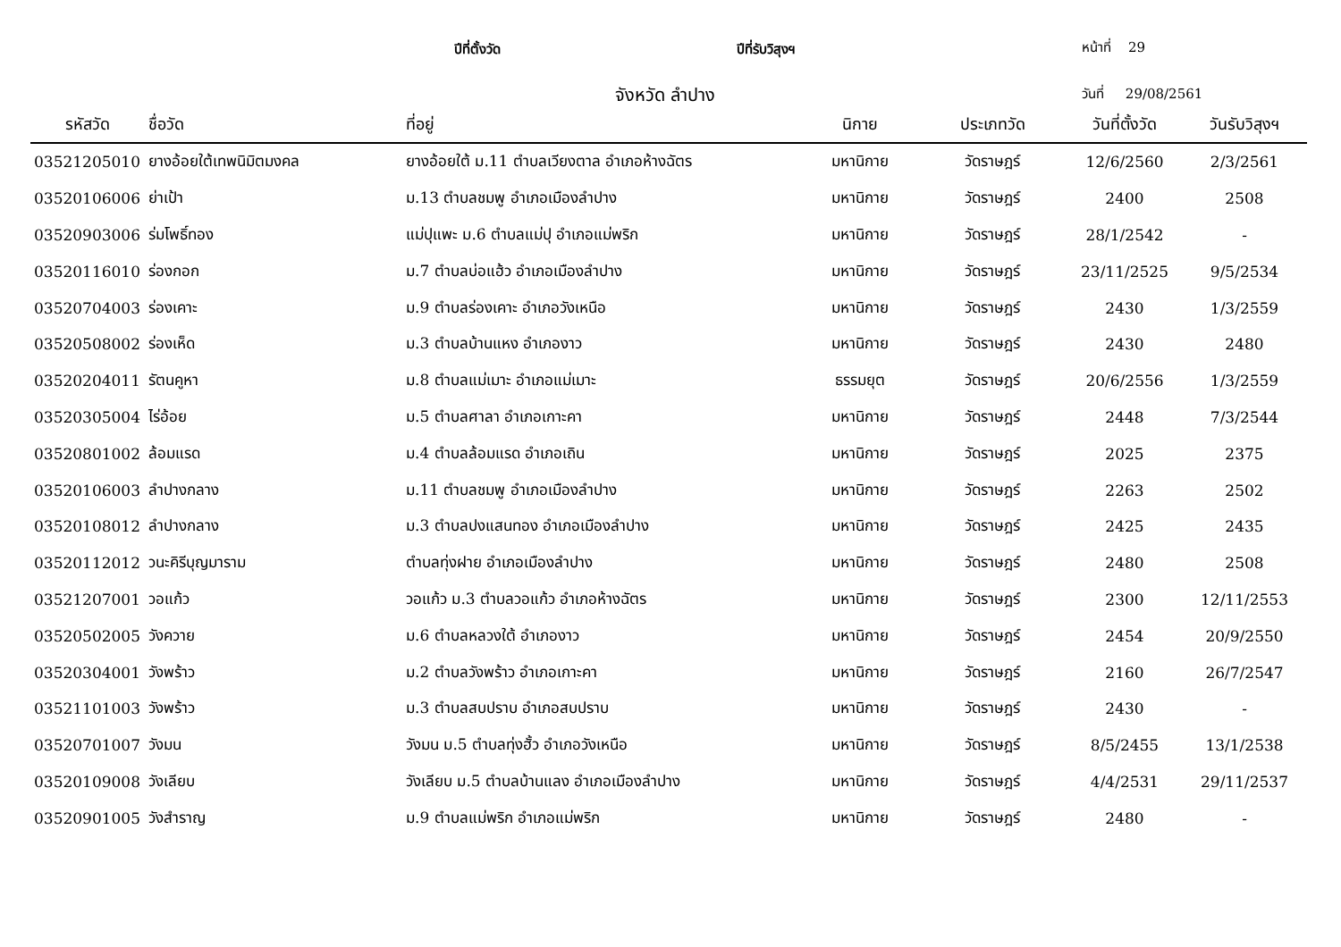ปีที่ตั้งวัด ปีที่รับวิสุงฯ หน้าที่ 29
จังหวัด ลำปาง วันที่ 29/08/2561
| รหัสวัด | ชื่อวัด | ที่อยู่ | นิกาย | ประเภทวัด | วันที่ตั้งวัด | วันรับวิสุงฯ |
| --- | --- | --- | --- | --- | --- | --- |
| 03521205010 | ยางอ้อยใต้เทพนิมิตมงคล | ยางอ้อยใต้ ม.11 ตำบลเวียงตาล อำเภอห้างฉัตร | มหานิกาย | วัดราษฎร์ | 12/6/2560 | 2/3/2561 |
| 03520106006 | ย่าเป้า | ม.13 ตำบลชมพู อำเภอเมืองลำปาง | มหานิกาย | วัดราษฎร์ | 2400 | 2508 |
| 03520903006 | ร่มโพธิ์ทอง | แม่ปุแพะ ม.6 ตำบลแม่ปุ อำเภอแม่พริก | มหานิกาย | วัดราษฎร์ | 28/1/2542 | - |
| 03520116010 | ร่องกอก | ม.7 ตำบลบ่อแฮ้ว อำเภอเมืองลำปาง | มหานิกาย | วัดราษฎร์ | 23/11/2525 | 9/5/2534 |
| 03520704003 | ร่องเคาะ | ม.9 ตำบลร่องเคาะ อำเภอวังเหนือ | มหานิกาย | วัดราษฎร์ | 2430 | 1/3/2559 |
| 03520508002 | ร่องเห็ด | ม.3 ตำบลบ้านแหง อำเภองาว | มหานิกาย | วัดราษฎร์ | 2430 | 2480 |
| 03520204011 | รัตนคูหา | ม.8 ตำบลแม่เมาะ อำเภอแม่เมาะ | ธรรมยุต | วัดราษฎร์ | 20/6/2556 | 1/3/2559 |
| 03520305004 | ไร่อ้อย | ม.5 ตำบลศาลา อำเภอเกาะคา | มหานิกาย | วัดราษฎร์ | 2448 | 7/3/2544 |
| 03520801002 | ล้อมแรด | ม.4 ตำบลล้อมแรด อำเภอเถิน | มหานิกาย | วัดราษฎร์ | 2025 | 2375 |
| 03520106003 | ลำปางกลาง | ม.11 ตำบลชมพู อำเภอเมืองลำปาง | มหานิกาย | วัดราษฎร์ | 2263 | 2502 |
| 03520108012 | ลำปางกลาง | ม.3 ตำบลปงแสนทอง อำเภอเมืองลำปาง | มหานิกาย | วัดราษฎร์ | 2425 | 2435 |
| 03520112012 | วนะคิรีบุญมาราม | ตำบลทุ่งฝาย อำเภอเมืองลำปาง | มหานิกาย | วัดราษฎร์ | 2480 | 2508 |
| 03521207001 | วอแก้ว | วอแก้ว ม.3 ตำบลวอแก้ว อำเภอห้างฉัตร | มหานิกาย | วัดราษฎร์ | 2300 | 12/11/2553 |
| 03520502005 | วังควาย | ม.6 ตำบลหลวงใต้ อำเภองาว | มหานิกาย | วัดราษฎร์ | 2454 | 20/9/2550 |
| 03520304001 | วังพร้าว | ม.2 ตำบลวังพร้าว อำเภอเกาะคา | มหานิกาย | วัดราษฎร์ | 2160 | 26/7/2547 |
| 03521101003 | วังพร้าว | ม.3 ตำบลสบปราบ อำเภอสบปราบ | มหานิกาย | วัดราษฎร์ | 2430 | - |
| 03520701007 | วังมน | วังมน ม.5 ตำบลทุ่งฮั้ว อำเภอวังเหนือ | มหานิกาย | วัดราษฎร์ | 8/5/2455 | 13/1/2538 |
| 03520109008 | วังเลียบ | วังเลียบ ม.5 ตำบลบ้านแลง อำเภอเมืองลำปาง | มหานิกาย | วัดราษฎร์ | 4/4/2531 | 29/11/2537 |
| 03520901005 | วังสำราญ | ม.9 ตำบลแม่พริก อำเภอแม่พริก | มหานิกาย | วัดราษฎร์ | 2480 | - |